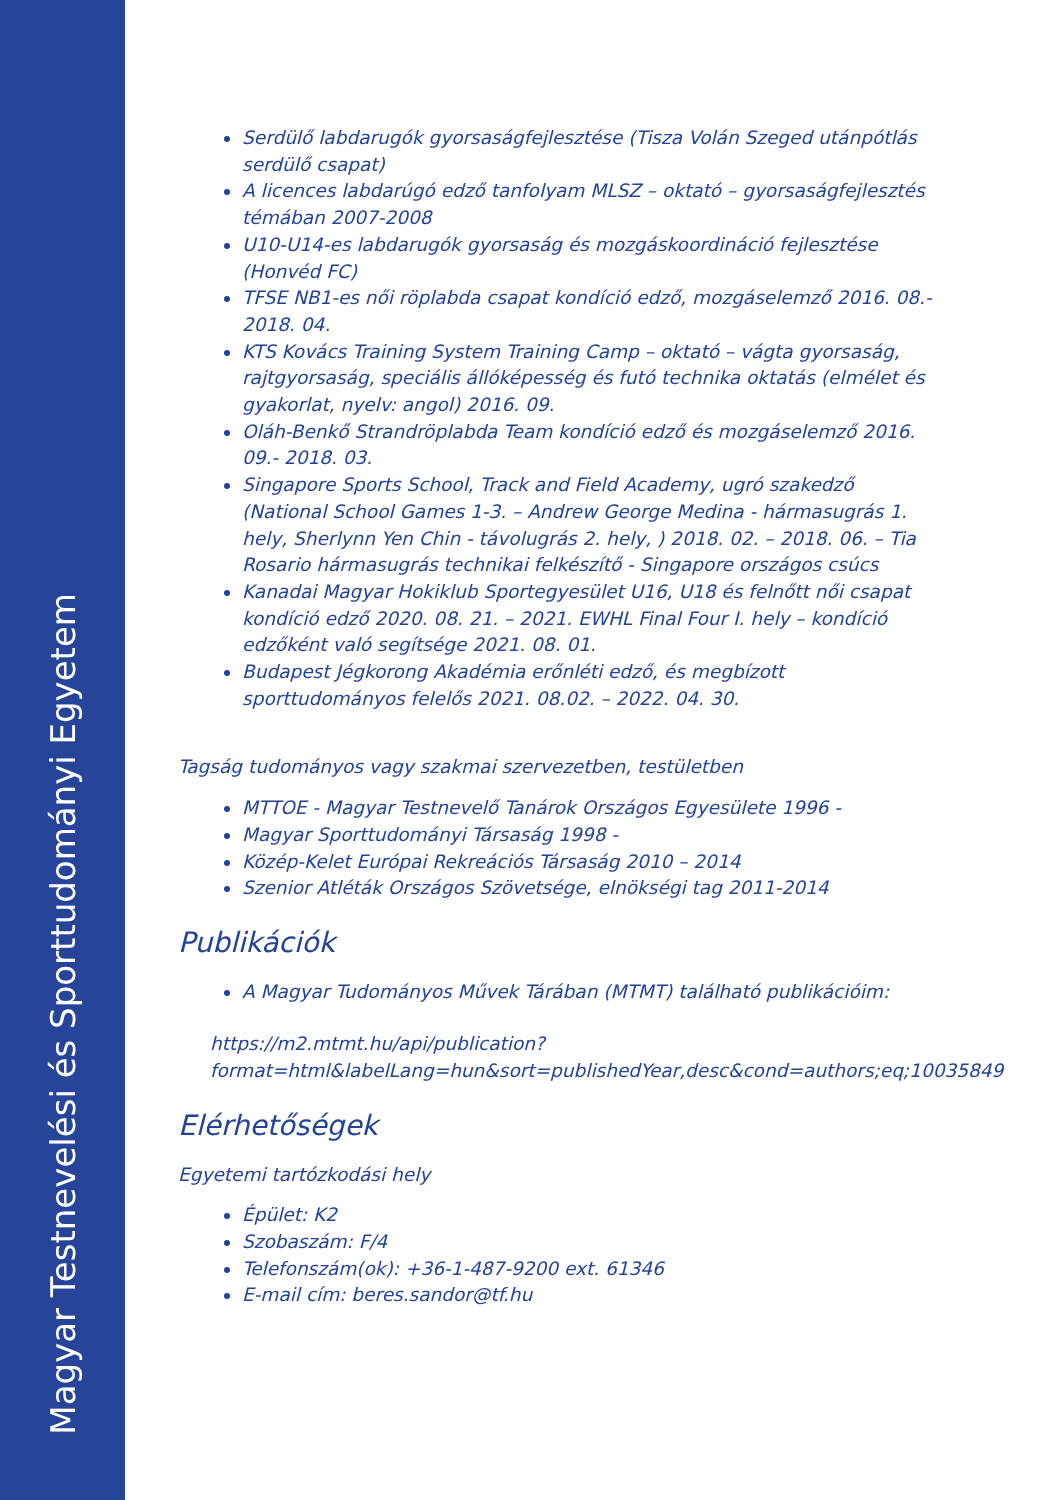Magyar Testnevelési és Sporttudományi Egyetem
Serdülő labdarugók gyorsaságfejlesztése (Tisza Volán Szeged utánpótlás serdülő csapat)
A licences labdarúgó edző tanfolyam MLSZ – oktató – gyorsaságfejlesztés témában 2007-2008
U10-U14-es labdarugók gyorsaság és mozgáskoordináció fejlesztése (Honvéd FC)
TFSE NB1-es női röplabda csapat kondíció edző, mozgáselemző 2016. 08.- 2018. 04.
KTS Kovács Training System Training Camp – oktató – vágta gyorsaság, rajtgyorsaság, speciális állóképesség és futó technika oktatás (elmélet és gyakorlat, nyelv: angol) 2016. 09.
Oláh-Benkő Strandröplabda Team kondíció edző és mozgáselemző 2016. 09.- 2018. 03.
Singapore Sports School, Track and Field Academy, ugró szakedző (National School Games 1-3. – Andrew George Medina - hármasugrás 1. hely, Sherlynn Yen Chin - távolugrás 2. hely, ) 2018. 02. – 2018. 06. – Tia Rosario hármasugrás technikai felkészítő - Singapore országos csúcs
Kanadai Magyar Hokiklub Sportegyesület U16, U18 és felnőtt női csapat kondíció edző 2020. 08. 21. – 2021. EWHL Final Four I. hely – kondíció edzőként való segítsége 2021. 08. 01.
Budapest Jégkorong Akadémia erőnléti edző, és megbízott sporttudományos felelős 2021. 08.02. – 2022. 04. 30.
Tagság tudományos vagy szakmai szervezetben, testületben
MTTOE - Magyar Testnevelő Tanárok Országos Egyesülete 1996 -
Magyar Sporttudományi Társaság 1998 -
Közép-Kelet Európai Rekreációs Társaság 2010 – 2014
Szenior Atléták Országos Szövetsége, elnökségi tag 2011-2014
Publikációk
A Magyar Tudományos Művek Tárában (MTMT) található publikációim:
https://m2.mtmt.hu/api/publication?format=html&labelLang=hun&sort=publishedYear,desc&cond=authors;eq;10035849
Elérhetőségek
Egyetemi tartózkodási hely
Épület: K2
Szobaszám: F/4
Telefonszám(ok): +36-1-487-9200 ext. 61346
E-mail cím: beres.sandor@tf.hu